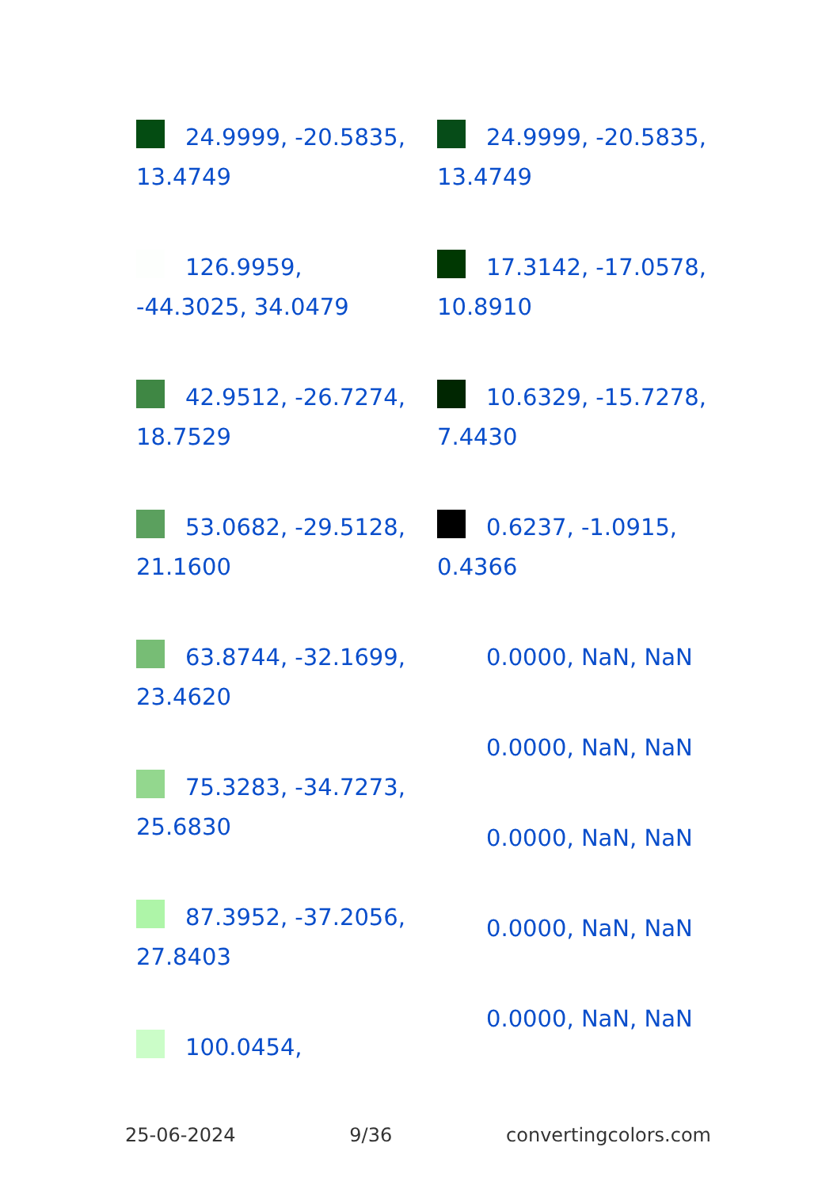24.9999, -20.5835, 13.4749
126.9959, -44.3025, 34.0479
42.9512, -26.7274, 18.7529
53.0682, -29.5128, 21.1600
63.8744, -32.1699, 23.4620
75.3283, -34.7273, 25.6830
87.3952, -37.2056, 27.8403
100.0454,
24.9999, -20.5835, 13.4749
17.3142, -17.0578, 10.8910
10.6329, -15.7278, 7.4430
0.6237, -1.0915, 0.4366
0.0000, NaN, NaN
0.0000, NaN, NaN
0.0000, NaN, NaN
0.0000, NaN, NaN
0.0000, NaN, NaN
25-06-2024 9/36 convertingcolors.com